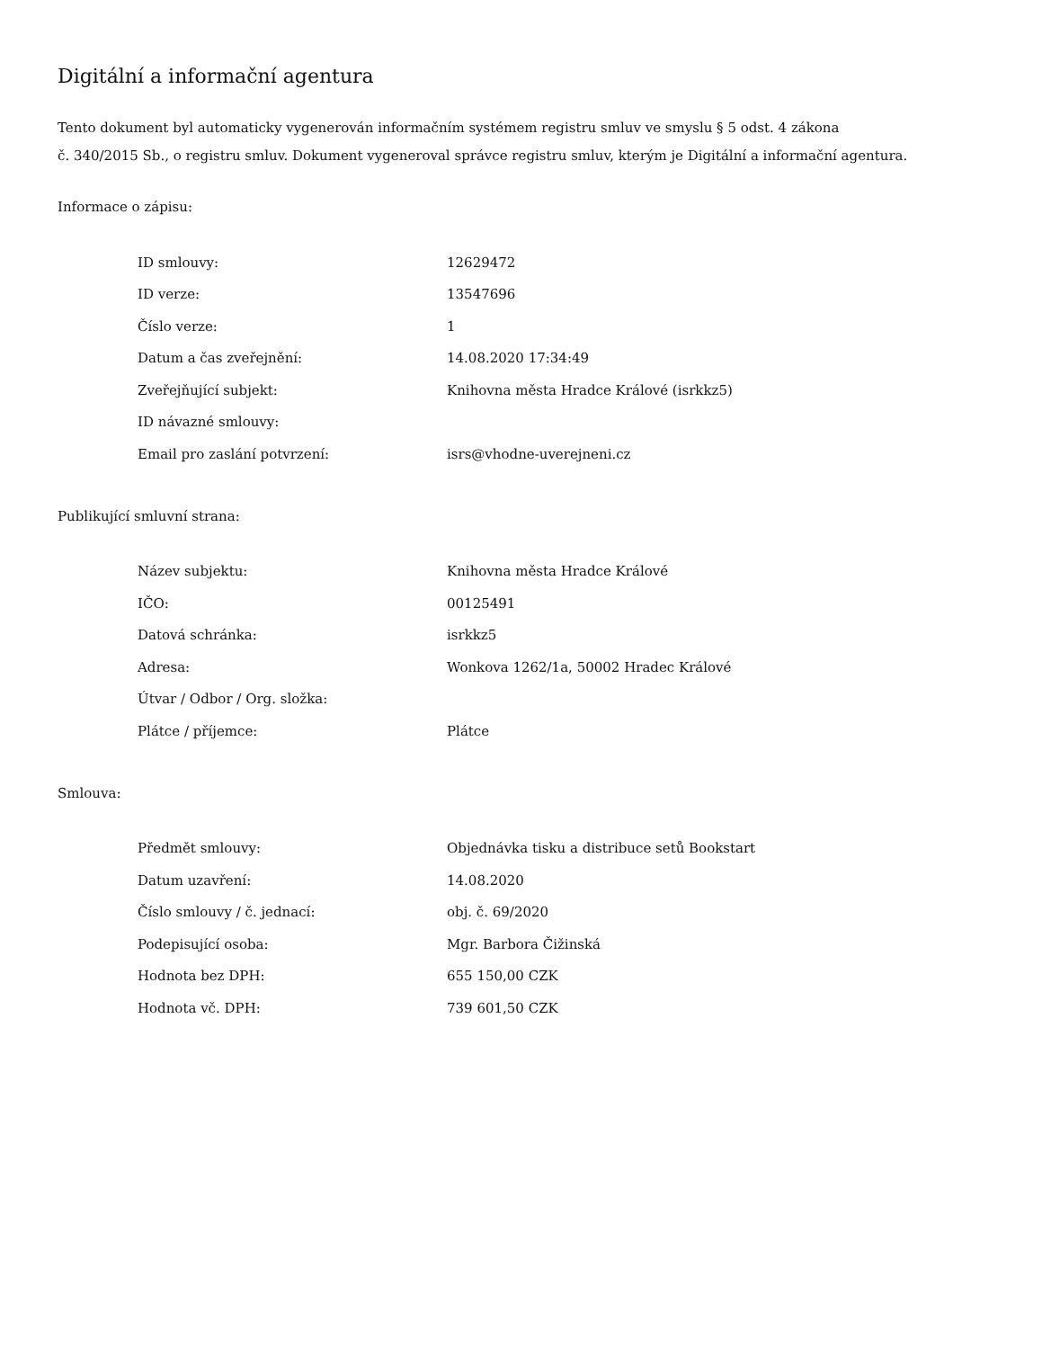Digitální a informační agentura
Tento dokument byl automaticky vygenerován informačním systémem registru smluv ve smyslu § 5 odst. 4 zákona
č. 340/2015 Sb., o registru smluv. Dokument vygeneroval správce registru smluv, kterým je Digitální a informační agentura.
Informace o zápisu:
| ID smlouvy: | 12629472 |
| ID verze: | 13547696 |
| Číslo verze: | 1 |
| Datum a čas zveřejnění: | 14.08.2020 17:34:49 |
| Zveřejňující subjekt: | Knihovna města Hradce Králové (isrkkz5) |
| ID návazné smlouvy: | |
| Email pro zaslání potvrzení: | isrs@vhodne-uverejneni.cz |
Publikující smluvní strana:
| Název subjektu: | Knihovna města Hradce Králové |
| IČO: | 00125491 |
| Datová schránka: | isrkkz5 |
| Adresa: | Wonkova 1262/1a, 50002 Hradec Králové |
| Útvar / Odbor / Org. složka: | |
| Plátce / příjemce: | Plátce |
Smlouva:
| Předmět smlouvy: | Objednávka tisku a distribuce setů Bookstart |
| Datum uzavření: | 14.08.2020 |
| Číslo smlouvy / č. jednací: | obj. č. 69/2020 |
| Podepisující osoba: | Mgr. Barbora Čižinská |
| Hodnota bez DPH: | 655 150,00 CZK |
| Hodnota vč. DPH: | 739 601,50 CZK |